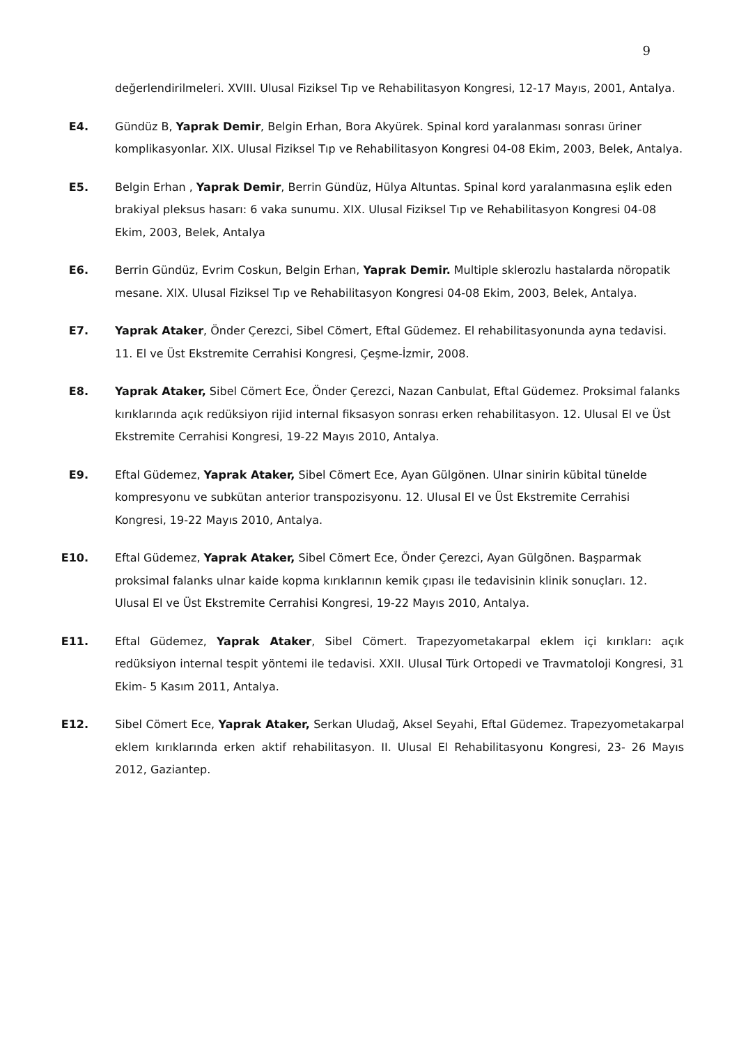9
değerlendirilmeleri. XVIII. Ulusal Fiziksel Tıp ve Rehabilitasyon Kongresi, 12-17 Mayıs, 2001, Antalya.
E4. Gündüz B, Yaprak Demir, Belgin Erhan, Bora Akyürek. Spinal kord yaralanması sonrası üriner komplikasyonlar. XIX. Ulusal Fiziksel Tıp ve Rehabilitasyon Kongresi 04-08 Ekim, 2003, Belek, Antalya.
E5. Belgin Erhan , Yaprak Demir, Berrin Gündüz, Hülya Altuntas. Spinal kord yaralanmasına eşlik eden brakiyal pleksus hasarı: 6 vaka sunumu. XIX. Ulusal Fiziksel Tıp ve Rehabilitasyon Kongresi 04-08 Ekim, 2003, Belek, Antalya
E6. Berrin Gündüz, Evrim Coskun, Belgin Erhan, Yaprak Demir. Multiple sklerozlu hastalarda nöropatik mesane. XIX. Ulusal Fiziksel Tıp ve Rehabilitasyon Kongresi 04-08 Ekim, 2003, Belek, Antalya.
E7. Yaprak Ataker, Önder Çerezci, Sibel Cömert, Eftal Güdemez. El rehabilitasyonunda ayna tedavisi. 11. El ve Üst Ekstremite Cerrahisi Kongresi, Çeşme-İzmir, 2008.
E8. Yaprak Ataker, Sibel Cömert Ece, Önder Çerezci, Nazan Canbulat, Eftal Güdemez. Proksimal falanks kırıklarında açık redüksiyon rijid internal fiksasyon sonrası erken rehabilitasyon. 12. Ulusal El ve Üst Ekstremite Cerrahisi Kongresi, 19-22 Mayıs 2010, Antalya.
E9. Eftal Güdemez, Yaprak Ataker, Sibel Cömert Ece, Ayan Gülgönen. Ulnar sinirin kübital tünelde kompresyonu ve subkütan anterior transpozisyonu. 12. Ulusal El ve Üst Ekstremite Cerrahisi Kongresi, 19-22 Mayıs 2010, Antalya.
E10. Eftal Güdemez, Yaprak Ataker, Sibel Cömert Ece, Önder Çerezci, Ayan Gülgönen. Başparmak proksimal falanks ulnar kaide kopma kırıklarının kemik çıpası ile tedavisinin klinik sonuçları. 12. Ulusal El ve Üst Ekstremite Cerrahisi Kongresi, 19-22 Mayıs 2010, Antalya.
E11. Eftal Güdemez, Yaprak Ataker, Sibel Cömert. Trapezyometakarpal eklem içi kırıkları: açık redüksiyon internal tespit yöntemi ile tedavisi. XXII. Ulusal Türk Ortopedi ve Travmatoloji Kongresi, 31 Ekim- 5 Kasım 2011, Antalya.
E12. Sibel Cömert Ece, Yaprak Ataker, Serkan Uludağ, Aksel Seyahi, Eftal Güdemez. Trapezyometakarpal eklem kırıklarında erken aktif rehabilitasyon. II. Ulusal El Rehabilitasyonu Kongresi, 23- 26 Mayıs 2012, Gaziantep.